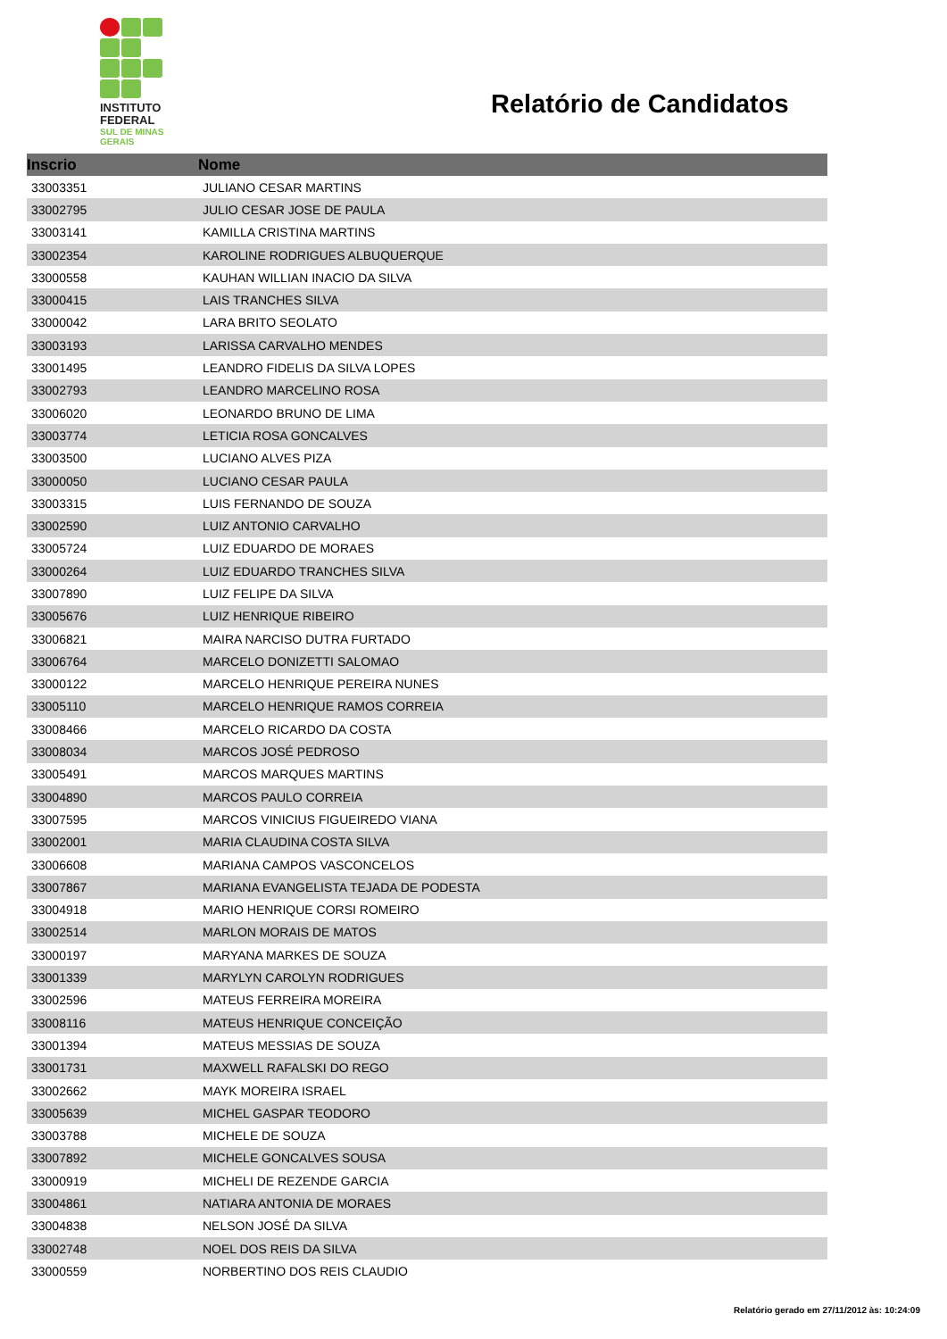INSTITUTO
FEDERAL
SUL DE MINAS
GERAIS
Relatório de Candidatos
| Inscrio | Nome |
| --- | --- |
| 33003351 | JULIANO CESAR MARTINS |
| 33002795 | JULIO CESAR JOSE DE PAULA |
| 33003141 | KAMILLA CRISTINA MARTINS |
| 33002354 | KAROLINE RODRIGUES ALBUQUERQUE |
| 33000558 | KAUHAN WILLIAN INACIO DA SILVA |
| 33000415 | LAIS TRANCHES SILVA |
| 33000042 | LARA BRITO SEOLATO |
| 33003193 | LARISSA CARVALHO MENDES |
| 33001495 | LEANDRO FIDELIS DA SILVA LOPES |
| 33002793 | LEANDRO MARCELINO ROSA |
| 33006020 | LEONARDO BRUNO DE LIMA |
| 33003774 | LETICIA ROSA GONCALVES |
| 33003500 | LUCIANO ALVES PIZA |
| 33000050 | LUCIANO CESAR PAULA |
| 33003315 | LUIS FERNANDO DE SOUZA |
| 33002590 | LUIZ ANTONIO CARVALHO |
| 33005724 | LUIZ EDUARDO DE MORAES |
| 33000264 | LUIZ EDUARDO TRANCHES SILVA |
| 33007890 | LUIZ FELIPE DA SILVA |
| 33005676 | LUIZ HENRIQUE RIBEIRO |
| 33006821 | MAIRA NARCISO DUTRA FURTADO |
| 33006764 | MARCELO DONIZETTI SALOMAO |
| 33000122 | MARCELO HENRIQUE PEREIRA NUNES |
| 33005110 | MARCELO HENRIQUE RAMOS CORREIA |
| 33008466 | MARCELO RICARDO DA COSTA |
| 33008034 | MARCOS JOSÉ PEDROSO |
| 33005491 | MARCOS MARQUES MARTINS |
| 33004890 | MARCOS PAULO CORREIA |
| 33007595 | MARCOS VINICIUS FIGUEIREDO VIANA |
| 33002001 | MARIA CLAUDINA COSTA SILVA |
| 33006608 | MARIANA CAMPOS VASCONCELOS |
| 33007867 | MARIANA EVANGELISTA TEJADA DE PODESTA |
| 33004918 | MARIO HENRIQUE CORSI ROMEIRO |
| 33002514 | MARLON MORAIS DE MATOS |
| 33000197 | MARYANA MARKES DE SOUZA |
| 33001339 | MARYLYN CAROLYN RODRIGUES |
| 33002596 | MATEUS FERREIRA MOREIRA |
| 33008116 | MATEUS HENRIQUE CONCEIÇÃO |
| 33001394 | MATEUS MESSIAS DE SOUZA |
| 33001731 | MAXWELL RAFALSKI DO REGO |
| 33002662 | MAYK MOREIRA ISRAEL |
| 33005639 | MICHEL GASPAR TEODORO |
| 33003788 | MICHELE DE SOUZA |
| 33007892 | MICHELE GONCALVES SOUSA |
| 33000919 | MICHELI DE REZENDE GARCIA |
| 33004861 | NATIARA ANTONIA DE MORAES |
| 33004838 | NELSON JOSÉ DA SILVA |
| 33002748 | NOEL DOS REIS DA SILVA |
| 33000559 | NORBERTINO DOS REIS CLAUDIO |
Relatório gerado em 27/11/2012 às: 10:24:09